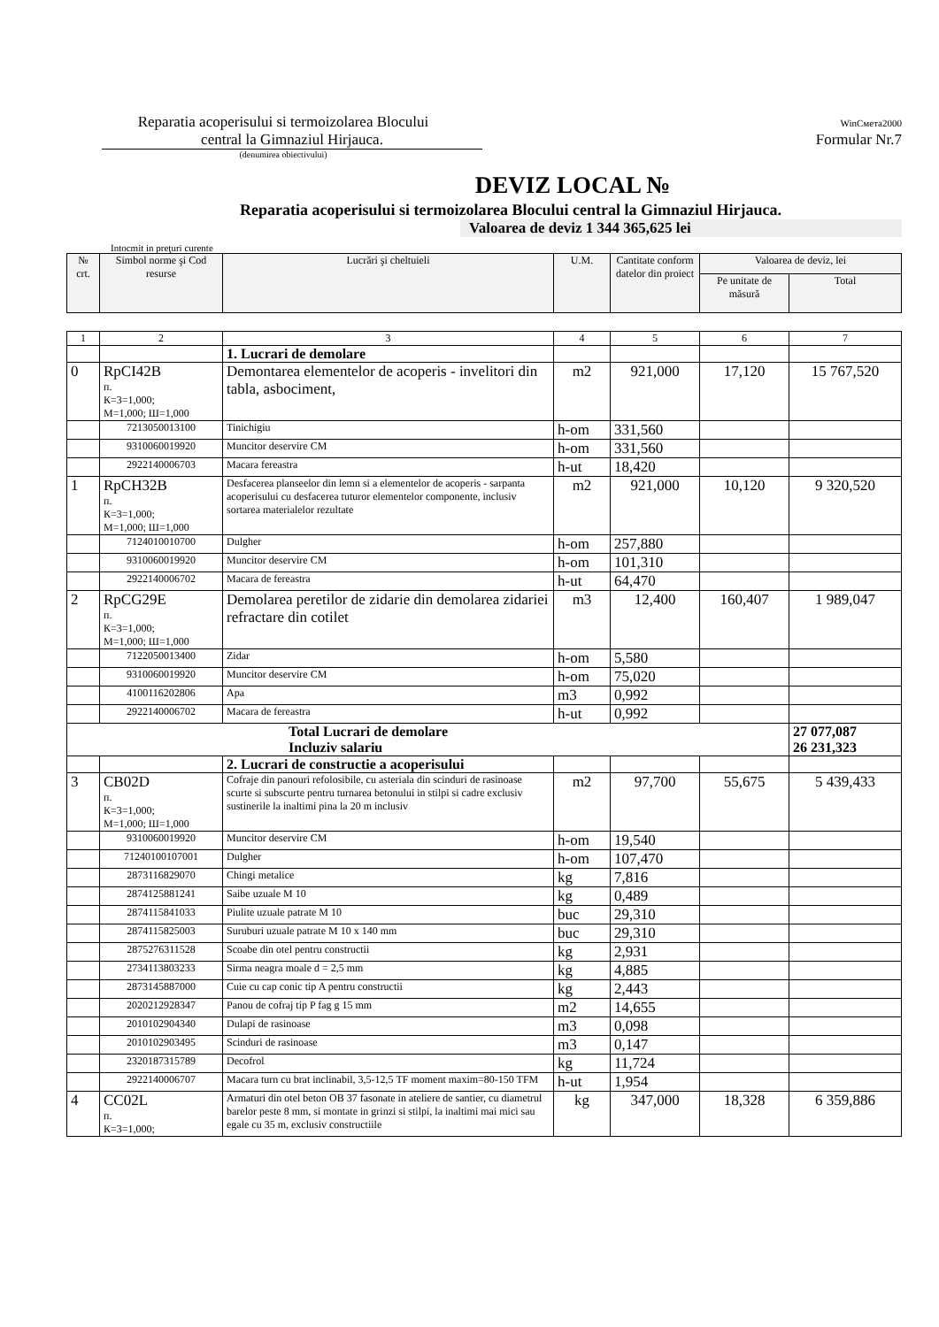Reparatia acoperisului si termoizolarea Blocului
central la Gimnaziul Hirjauca.
(denumirea obiectivului)
WinСмета2000
Formular Nr.7
DEVIZ LOCAL №
Reparatia acoperisului si termoizolarea Blocului central la Gimnaziul Hirjauca.
Valoarea de deviz 1 344 365,625 lei
Intocmit in preţuri curente
| № crt. | Simbol norme şi Cod resurse | Lucrări şi cheltuieli | U.M. | Cantitate conform datelor din proiect | Valoarea de deviz, lei | |
| --- | --- | --- | --- | --- | --- | --- |
| | | | | | Pe unitate de măsură | Total |
| 1 | 2 | 3 | 4 | 5 | 6 | 7 |
| | | 1. Lucrari de demolare | | | | |
| 0 | RpCI42B п. К=3=1,000; М=1,000; Ш=1,000 | Demontarea elementelor de acoperis - invelitori din tabla, asbociment, | m2 | 921,000 | 17,120 | 15 767,520 |
| | 7213050013100 | Tinichigiu | h-om | 331,560 | | |
| | 9310060019920 | Muncitor deservire CM | h-om | 331,560 | | |
| | 2922140006703 | Macara fereastra | h-ut | 18,420 | | |
| 1 | RpCH32B п. К=3=1,000; М=1,000; Ш=1,000 | Desfacerea planseelor din lemn si a elementelor de acoperis - sarpanta acoperisului cu desfacerea tuturor elementelor componente, inclusiv sortarea materialelor rezultate | m2 | 921,000 | 10,120 | 9 320,520 |
| | 7124010010700 | Dulgher | h-om | 257,880 | | |
| | 9310060019920 | Muncitor deservire CM | h-om | 101,310 | | |
| | 2922140006702 | Macara de fereastra | h-ut | 64,470 | | |
| 2 | RpCG29E п. К=3=1,000; М=1,000; Ш=1,000 | Demolarea peretilor de zidarie din demolarea zidariei refractare din cotilet | m3 | 12,400 | 160,407 | 1 989,047 |
| | 7122050013400 | Zidar | h-om | 5,580 | | |
| | 9310060019920 | Muncitor deservire CM | h-om | 75,020 | | |
| | 4100116202806 | Apa | m3 | 0,992 | | |
| | 2922140006702 | Macara de fereastra | h-ut | 0,992 | | |
| Total Lucrari de demolare Incluziv salariu | | | | | | 27 077,087 26 231,323 |
| | | 2. Lucrari de constructie a acoperisului | | | | |
| 3 | CB02D п. К=3=1,000; М=1,000; Ш=1,000 | Cofraje din panouri refolosibile, cu asteriala din scinduri de rasinoase scurte si subscurte pentru turnarea betonului in stilpi si cadre exclusiv sustinerile la inaltimi pina la 20 m inclusiv | m2 | 97,700 | 55,675 | 5 439,433 |
| | 9310060019920 | Muncitor deservire CM | h-om | 19,540 | | |
| | 71240100107001 | Dulgher | h-om | 107,470 | | |
| | 2873116829070 | Chingi metalice | kg | 7,816 | | |
| | 2874125881241 | Saibe uzuale M 10 | kg | 0,489 | | |
| | 2874115841033 | Piulite uzuale patrate M 10 | buc | 29,310 | | |
| | 2874115825003 | Suruburi uzuale patrate M 10 x 140 mm | buc | 29,310 | | |
| | 2875276311528 | Scoabe din otel pentru constructii | kg | 2,931 | | |
| | 2734113803233 | Sirma neagra moale d = 2,5 mm | kg | 4,885 | | |
| | 2873145887000 | Cuie cu cap conic tip A pentru constructii | kg | 2,443 | | |
| | 2020212928347 | Panou de cofraj tip P fag g 15 mm | m2 | 14,655 | | |
| | 2010102904340 | Dulapi de rasinoase | m3 | 0,098 | | |
| | 2010102903495 | Scinduri de rasinoase | m3 | 0,147 | | |
| | 2320187315789 | Decofrol | kg | 11,724 | | |
| | 2922140006707 | Macara turn cu brat inclinabil, 3,5-12,5 TF moment maxim=80-150 TFM | h-ut | 1,954 | | |
| 4 | CC02L п. К=3=1,000; | Armaturi din otel beton OB 37 fasonate in ateliere de santier, cu diametrul barelor peste 8 mm, si montate in grinzi si stilpi, la inaltimi mai mici sau egale cu 35 m, exclusiv constructiile | kg | 347,000 | 18,328 | 6 359,886 |